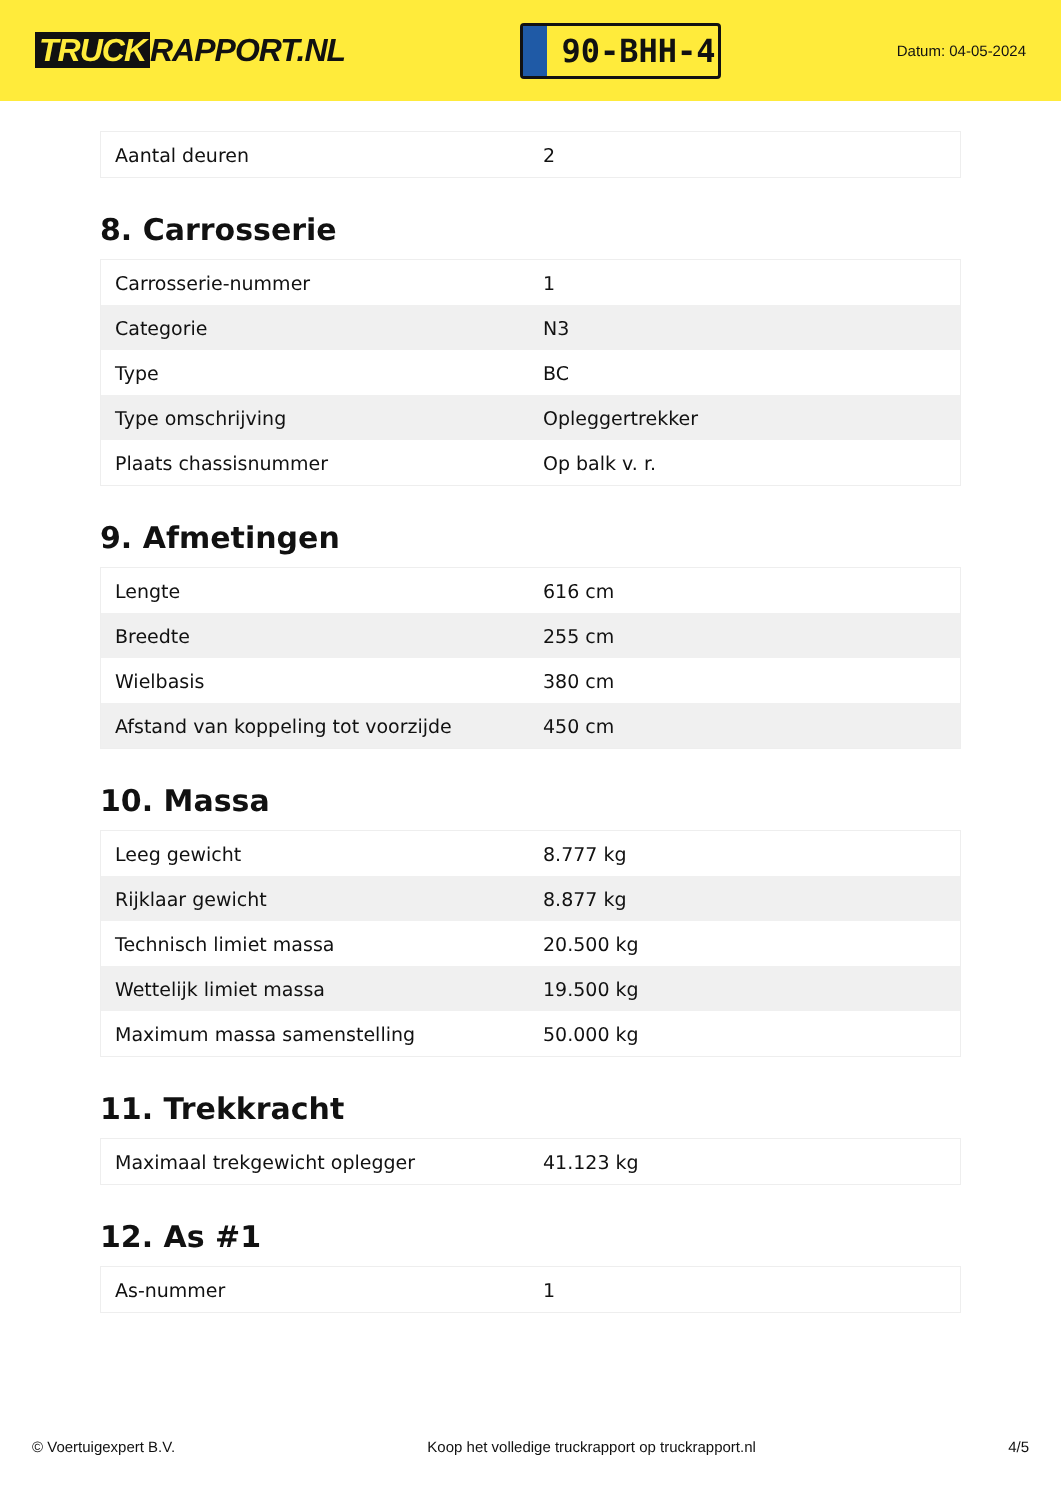TRUCK RAPPORT.NL
90-BHH-4
Datum: 04-05-2024
| Aantal deuren | 2 |
8. Carrosserie
| Carrosserie-nummer | 1 |
| Categorie | N3 |
| Type | BC |
| Type omschrijving | Opleggertrekker |
| Plaats chassisnummer | Op balk v. r. |
9. Afmetingen
| Lengte | 616 cm |
| Breedte | 255 cm |
| Wielbasis | 380 cm |
| Afstand van koppeling tot voorzijde | 450 cm |
10. Massa
| Leeg gewicht | 8.777 kg |
| Rijklaar gewicht | 8.877 kg |
| Technisch limiet massa | 20.500 kg |
| Wettelijk limiet massa | 19.500 kg |
| Maximum massa samenstelling | 50.000 kg |
11. Trekkracht
| Maximaal trekgewicht oplegger | 41.123 kg |
12. As #1
| As-nummer | 1 |
© Voertuigexpert B.V. Koop het volledige truckrapport op truckrapport.nl 4/5